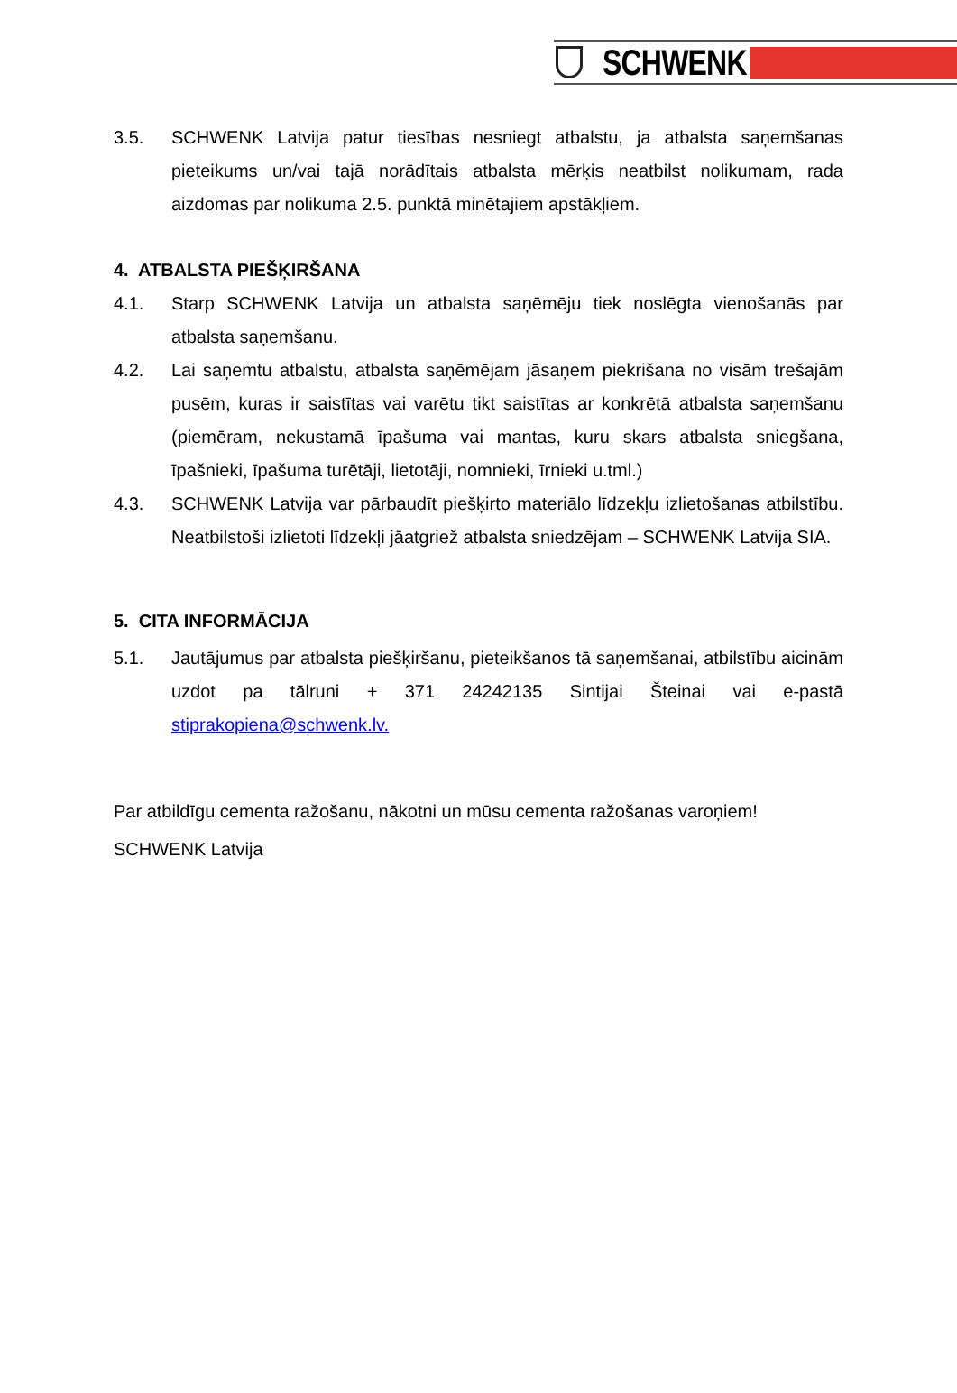SCHWENK
3.5. SCHWENK Latvija patur tiesības nesniegt atbalstu, ja atbalsta saņemšanas pieteikums un/vai tajā norādītais atbalsta mērķis neatbilst nolikumam, rada aizdomas par nolikuma 2.5. punktā minētajiem apstākļiem.
4. ATBALSTA PIEŠĶIRŠANA
4.1. Starp SCHWENK Latvija un atbalsta saņēmēju tiek noslēgta vienošanās par atbalsta saņemšanu.
4.2. Lai saņemtu atbalstu, atbalsta saņēmējam jāsaņem piekrišana no visām trešajām pusēm, kuras ir saistītas vai varētu tikt saistītas ar konkrētā atbalsta saņemšanu (piemēram, nekustamā īpašuma vai mantas, kuru skars atbalsta sniegšana, īpašnieki, īpašuma turētāji, lietotāji, nomnieki, īrnieki u.tml.)
4.3. SCHWENK Latvija var pārbaudīt piešķirto materiālo līdzekļu izlietošanas atbilstību. Neatbilstoši izlietoti līdzekļi jāatgriež atbalsta sniedzējam – SCHWENK Latvija SIA.
5. CITA INFORMĀCIJA
5.1. Jautājumus par atbalsta piešķiršanu, pieteikšanos tā saņemšanai, atbilstību aicinām uzdot pa tālruni + 371 24242135 Sintijai Šteinai vai e-pastā stiprakopiena@schwenk.lv.
Par atbildīgu cementa ražošanu, nākotni un mūsu cementa ražošanas varoņiem!
SCHWENK Latvija